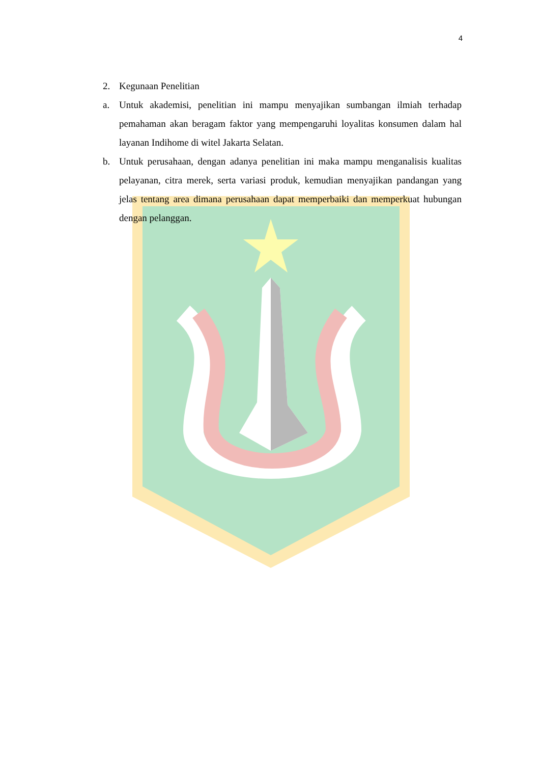4
2. Kegunaan Penelitian
a. Untuk akademisi, penelitian ini mampu menyajikan sumbangan ilmiah terhadap pemahaman akan beragam faktor yang mempengaruhi loyalitas konsumen dalam hal layanan Indihome di witel Jakarta Selatan.
b. Untuk perusahaan, dengan adanya penelitian ini maka mampu menganalisis kualitas pelayanan, citra merek, serta variasi produk, kemudian menyajikan pandangan yang jelas tentang area dimana perusahaan dapat memperbaiki dan memperkuat hubungan dengan pelanggan.